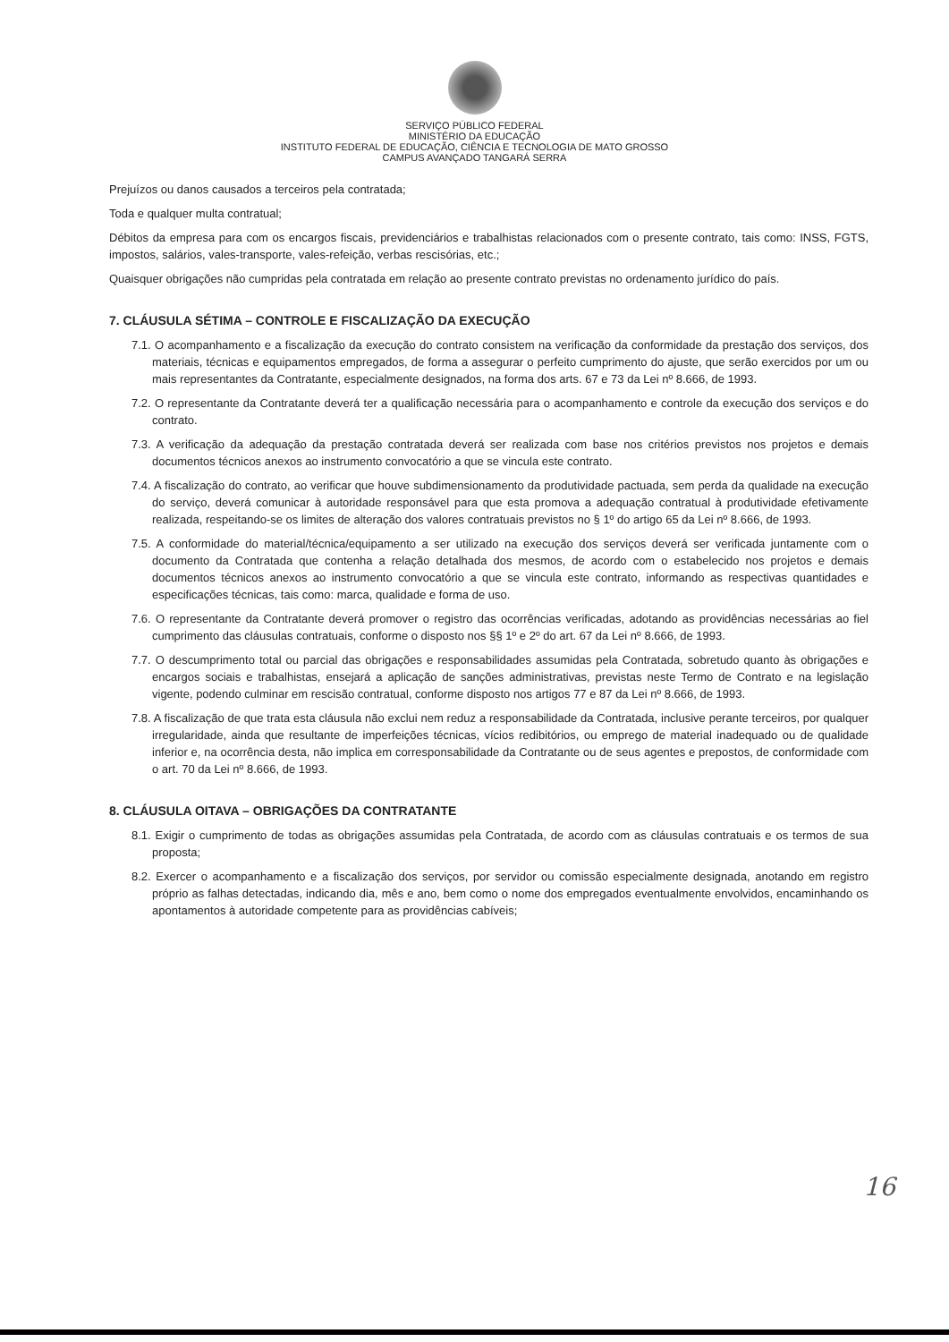SERVIÇO PÚBLICO FEDERAL
MINISTÉRIO DA EDUCAÇÃO
INSTITUTO FEDERAL DE EDUCAÇÃO, CIÊNCIA E TECNOLOGIA DE MATO GROSSO
CAMPUS AVANÇADO TANGARÁ SERRA
Prejuízos ou danos causados a terceiros pela contratada;
Toda e qualquer multa contratual;
Débitos da empresa para com os encargos fiscais, previdenciários e trabalhistas relacionados com o presente contrato, tais como: INSS, FGTS, impostos, salários, vales-transporte, vales-refeição, verbas rescisórias, etc.;
Quaisquer obrigações não cumpridas pela contratada em relação ao presente contrato previstas no ordenamento jurídico do país.
7. CLÁUSULA SÉTIMA – CONTROLE E FISCALIZAÇÃO DA EXECUÇÃO
7.1. O acompanhamento e a fiscalização da execução do contrato consistem na verificação da conformidade da prestação dos serviços, dos materiais, técnicas e equipamentos empregados, de forma a assegurar o perfeito cumprimento do ajuste, que serão exercidos por um ou mais representantes da Contratante, especialmente designados, na forma dos arts. 67 e 73 da Lei nº 8.666, de 1993.
7.2. O representante da Contratante deverá ter a qualificação necessária para o acompanhamento e controle da execução dos serviços e do contrato.
7.3. A verificação da adequação da prestação contratada deverá ser realizada com base nos critérios previstos nos projetos e demais documentos técnicos anexos ao instrumento convocatório a que se vincula este contrato.
7.4. A fiscalização do contrato, ao verificar que houve subdimensionamento da produtividade pactuada, sem perda da qualidade na execução do serviço, deverá comunicar à autoridade responsável para que esta promova a adequação contratual à produtividade efetivamente realizada, respeitando-se os limites de alteração dos valores contratuais previstos no § 1º do artigo 65 da Lei nº 8.666, de 1993.
7.5. A conformidade do material/técnica/equipamento a ser utilizado na execução dos serviços deverá ser verificada juntamente com o documento da Contratada que contenha a relação detalhada dos mesmos, de acordo com o estabelecido nos projetos e demais documentos técnicos anexos ao instrumento convocatório a que se vincula este contrato, informando as respectivas quantidades e especificações técnicas, tais como: marca, qualidade e forma de uso.
7.6. O representante da Contratante deverá promover o registro das ocorrências verificadas, adotando as providências necessárias ao fiel cumprimento das cláusulas contratuais, conforme o disposto nos §§ 1º e 2º do art. 67 da Lei nº 8.666, de 1993.
7.7. O descumprimento total ou parcial das obrigações e responsabilidades assumidas pela Contratada, sobretudo quanto às obrigações e encargos sociais e trabalhistas, ensejará a aplicação de sanções administrativas, previstas neste Termo de Contrato e na legislação vigente, podendo culminar em rescisão contratual, conforme disposto nos artigos 77 e 87 da Lei nº 8.666, de 1993.
7.8. A fiscalização de que trata esta cláusula não exclui nem reduz a responsabilidade da Contratada, inclusive perante terceiros, por qualquer irregularidade, ainda que resultante de imperfeições técnicas, vícios redibitórios, ou emprego de material inadequado ou de qualidade inferior e, na ocorrência desta, não implica em corresponsabilidade da Contratante ou de seus agentes e prepostos, de conformidade com o art. 70 da Lei nº 8.666, de 1993.
8. CLÁUSULA OITAVA – OBRIGAÇÕES DA CONTRATANTE
8.1. Exigir o cumprimento de todas as obrigações assumidas pela Contratada, de acordo com as cláusulas contratuais e os termos de sua proposta;
8.2. Exercer o acompanhamento e a fiscalização dos serviços, por servidor ou comissão especialmente designada, anotando em registro próprio as falhas detectadas, indicando dia, mês e ano, bem como o nome dos empregados eventualmente envolvidos, encaminhando os apontamentos à autoridade competente para as providências cabíveis;
16